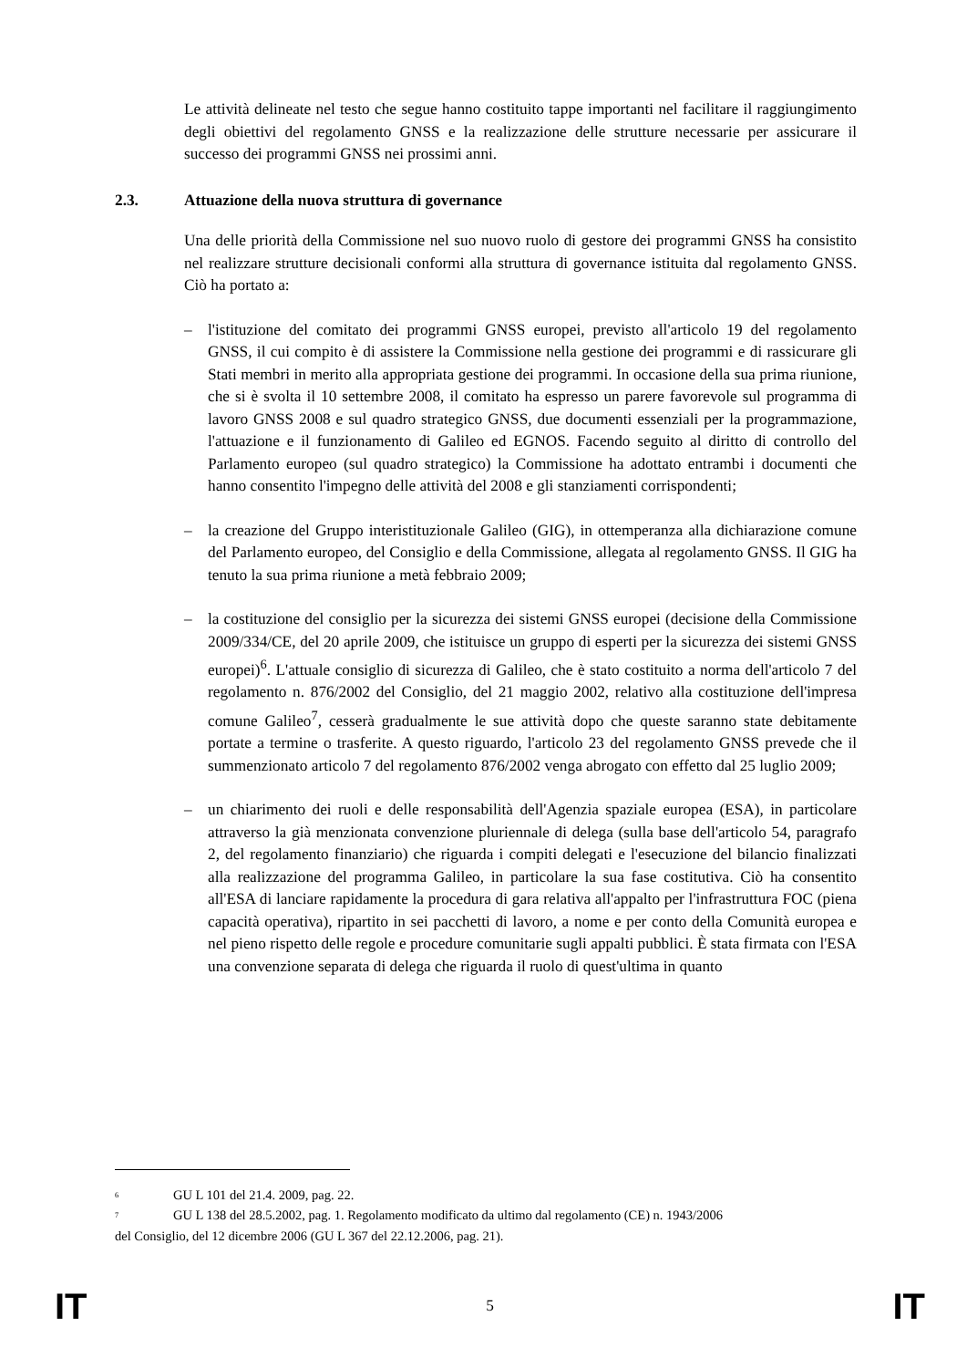Le attività delineate nel testo che segue hanno costituito tappe importanti nel facilitare il raggiungimento degli obiettivi del regolamento GNSS e la realizzazione delle strutture necessarie per assicurare il successo dei programmi GNSS nei prossimi anni.
2.3. Attuazione della nuova struttura di governance
Una delle priorità della Commissione nel suo nuovo ruolo di gestore dei programmi GNSS ha consistito nel realizzare strutture decisionali conformi alla struttura di governance istituita dal regolamento GNSS. Ciò ha portato a:
– l'istituzione del comitato dei programmi GNSS europei, previsto all'articolo 19 del regolamento GNSS, il cui compito è di assistere la Commissione nella gestione dei programmi e di rassicurare gli Stati membri in merito alla appropriata gestione dei programmi. In occasione della sua prima riunione, che si è svolta il 10 settembre 2008, il comitato ha espresso un parere favorevole sul programma di lavoro GNSS 2008 e sul quadro strategico GNSS, due documenti essenziali per la programmazione, l'attuazione e il funzionamento di Galileo ed EGNOS. Facendo seguito al diritto di controllo del Parlamento europeo (sul quadro strategico) la Commissione ha adottato entrambi i documenti che hanno consentito l'impegno delle attività del 2008 e gli stanziamenti corrispondenti;
– la creazione del Gruppo interistituzionale Galileo (GIG), in ottemperanza alla dichiarazione comune del Parlamento europeo, del Consiglio e della Commissione, allegata al regolamento GNSS. Il GIG ha tenuto la sua prima riunione a metà febbraio 2009;
– la costituzione del consiglio per la sicurezza dei sistemi GNSS europei (decisione della Commissione 2009/334/CE, del 20 aprile 2009, che istituisce un gruppo di esperti per la sicurezza dei sistemi GNSS europei)<sup>6</sup>. L'attuale consiglio di sicurezza di Galileo, che è stato costituito a norma dell'articolo 7 del regolamento n. 876/2002 del Consiglio, del 21 maggio 2002, relativo alla costituzione dell'impresa comune Galileo<sup>7</sup>, cesserà gradualmente le sue attività dopo che queste saranno state debitamente portate a termine o trasferite. A questo riguardo, l'articolo 23 del regolamento GNSS prevede che il summenzionato articolo 7 del regolamento 876/2002 venga abrogato con effetto dal 25 luglio 2009;
– un chiarimento dei ruoli e delle responsabilità dell'Agenzia spaziale europea (ESA), in particolare attraverso la già menzionata convenzione pluriennale di delega (sulla base dell'articolo 54, paragrafo 2, del regolamento finanziario) che riguarda i compiti delegati e l'esecuzione del bilancio finalizzati alla realizzazione del programma Galileo, in particolare la sua fase costitutiva. Ciò ha consentito all'ESA di lanciare rapidamente la procedura di gara relativa all'appalto per l'infrastruttura FOC (piena capacità operativa), ripartito in sei pacchetti di lavoro, a nome e per conto della Comunità europea e nel pieno rispetto delle regole e procedure comunitarie sugli appalti pubblici. È stata firmata con l'ESA una convenzione separata di delega che riguarda il ruolo di quest'ultima in quanto
<sup>6</sup> GU L 101 del 21.4. 2009, pag. 22.
<sup>7</sup> GU L 138 del 28.5.2002, pag. 1. Regolamento modificato da ultimo dal regolamento (CE) n. 1943/2006
del Consiglio, del 12 dicembre 2006 (GU L 367 del 22.12.2006, pag. 21).
IT 5 IT